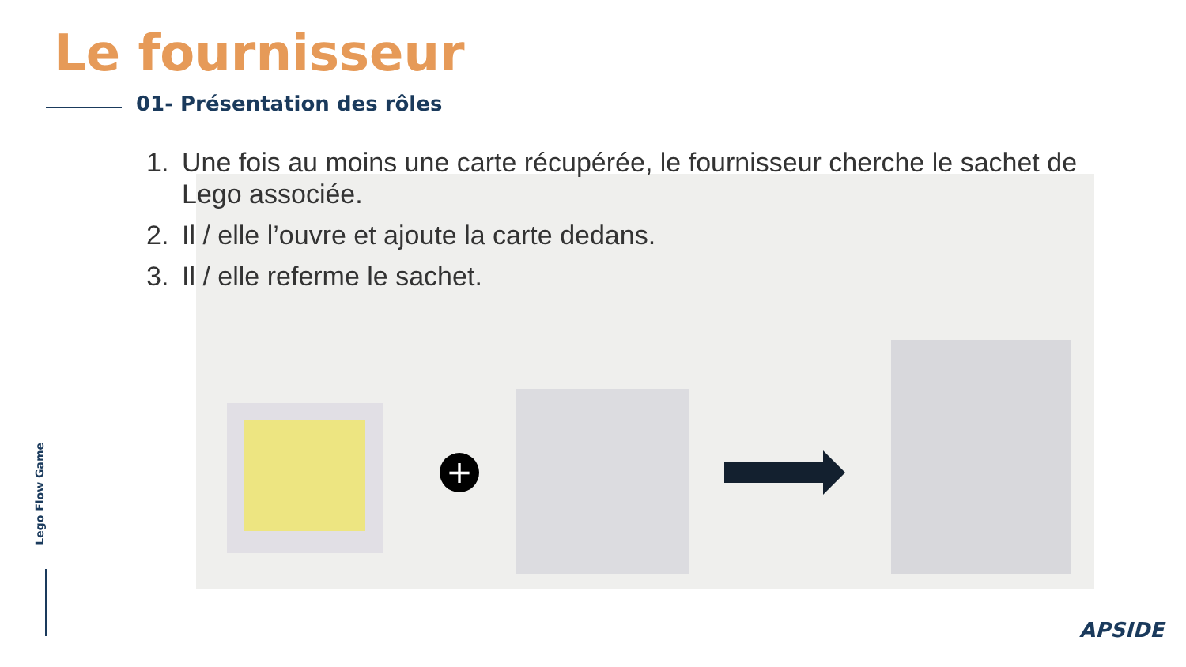Le fournisseur
01- Présentation des rôles
1. Une fois au moins une carte récupérée, le fournisseur cherche le sachet de Lego associée.
2. Il / elle l’ouvre et ajoute la carte dedans.
3. Il / elle referme le sachet.
+
Lego Flow Game
APSIDE